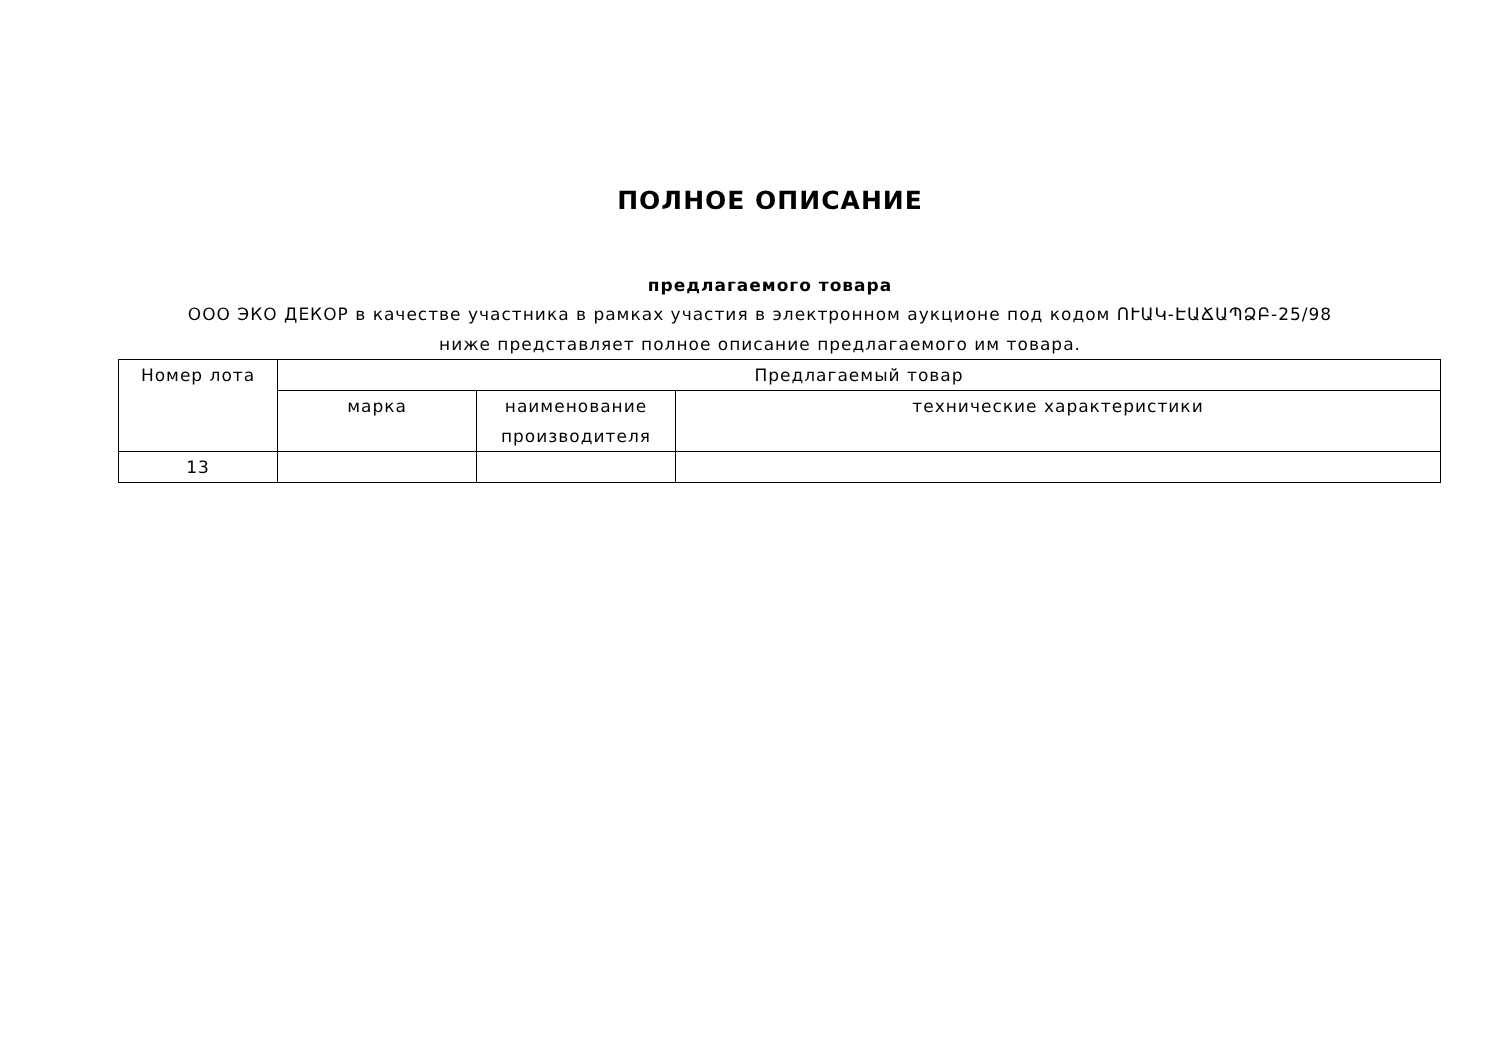ПОЛНОЕ ОПИСАНИЕ
предлагаемого товара
ООО ЭКО ДЕКОР в качестве участника в рамках участия в электронном аукционе под кодом ՈՒԱԿ-ԷԱՃԱՊՁԲ-25/98 ниже представляет полное описание предлагаемого им товара.
| Номер лота | Предлагаемый товар | | |
| --- | --- | --- | --- |
| | марка | наименование производителя | технические характеристики |
| 13 | | | |